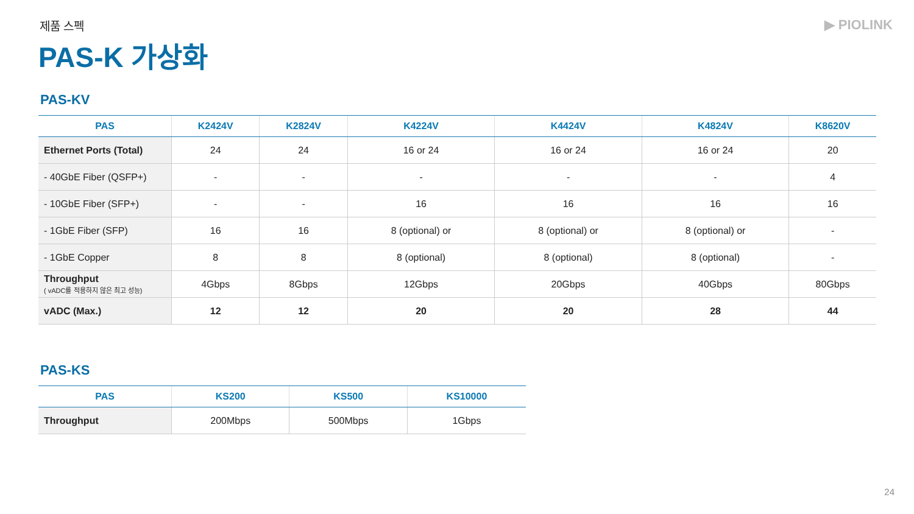제품 스펙
▶ PIOLINK
PAS-K 가상화
PAS-KV
| PAS | K2424V | K2824V | K4224V | K4424V | K4824V | K8620V |
| --- | --- | --- | --- | --- | --- | --- |
| Ethernet Ports (Total) | 24 | 24 | 16 or 24 | 16 or 24 | 16 or 24 | 20 |
| - 40GbE Fiber (QSFP+) | - | - | - | - | - | 4 |
| - 10GbE Fiber (SFP+) | - | - | 16 | 16 | 16 | 16 |
| - 1GbE Fiber (SFP) | 16 | 16 | 8 (optional) or | 8 (optional) or | 8 (optional) or | - |
| - 1GbE Copper | 8 | 8 | 8 (optional) | 8 (optional) | 8 (optional) | - |
| Throughput ( vADC를 적용하지 않은 최고 성능) | 4Gbps | 8Gbps | 12Gbps | 20Gbps | 40Gbps | 80Gbps |
| vADC (Max.) | 12 | 12 | 20 | 20 | 28 | 44 |
PAS-KS
| PAS | KS200 | KS500 | KS10000 |
| --- | --- | --- | --- |
| Throughput | 200Mbps | 500Mbps | 1Gbps |
24